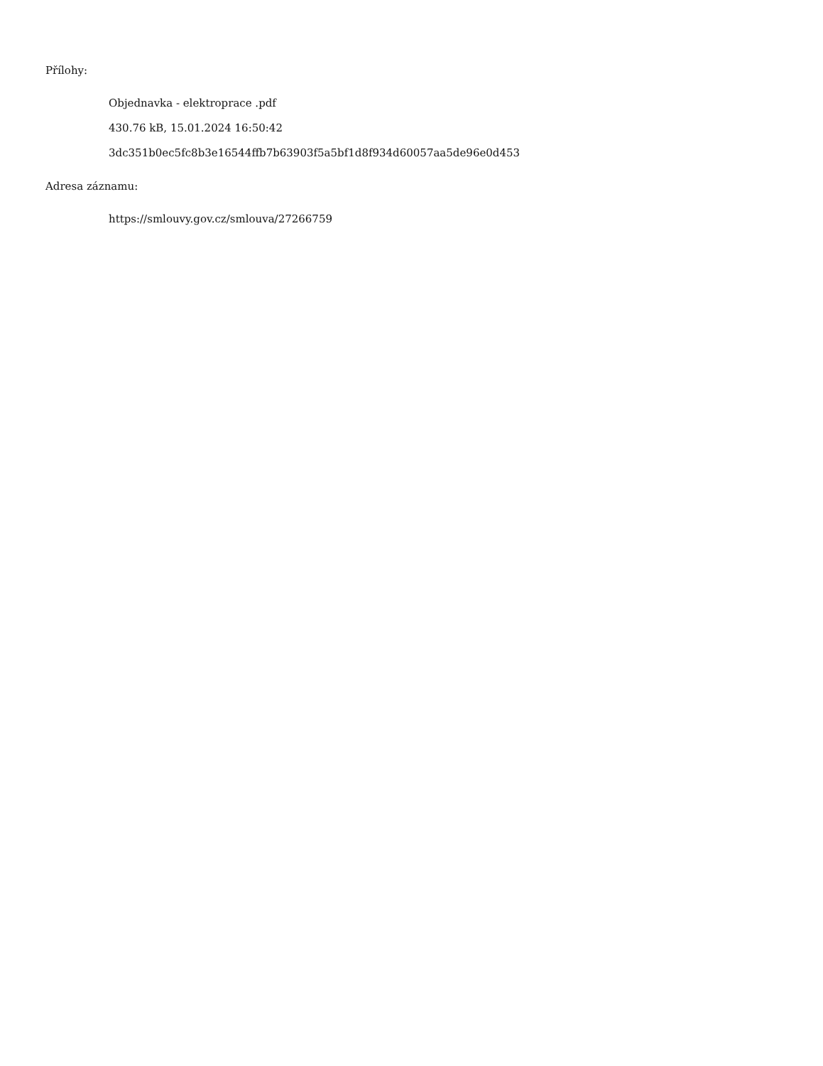Přílohy:
Objednavka - elektroprace .pdf
430.76 kB, 15.01.2024 16:50:42
3dc351b0ec5fc8b3e16544ffb7b63903f5a5bf1d8f934d60057aa5de96e0d453
Adresa záznamu:
https://smlouvy.gov.cz/smlouva/27266759